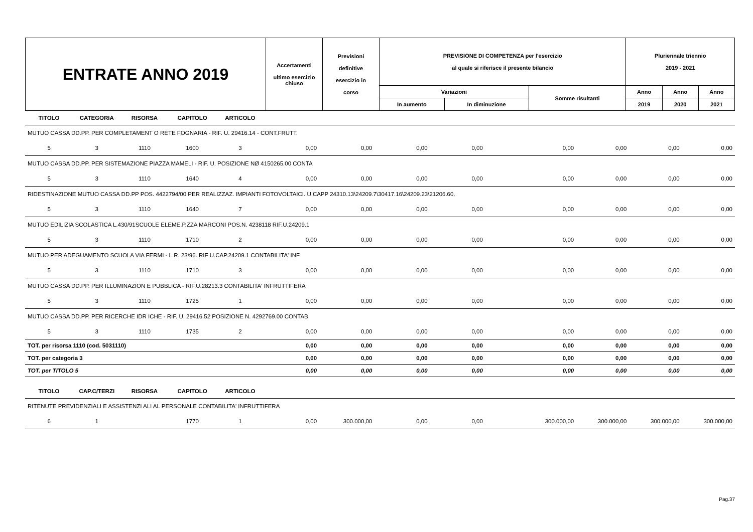| ENTRATE ANNO 2019 | Accertamenti ultimo esercizio chiuso | Previsioni definitive esercizio in corso | PREVISIONE DI COMPETENZA per l'esercizio al quale si riferisce il presente bilancio | | | Pluriennale triennio 2019 - 2021 | | |
| | | | Variazioni | | Somme risultanti | Anno | Anno | Anno |
| | | | In aumento | In diminuzione | | 2019 | 2020 | 2021 |
| TITOLO | CATEGORIA | RISORSA | CAPITOLO | ARTICOLO | | | | | | | | |
| MUTUO CASSA DD.PP. PER COMPLETAMENT O RETE FOGNARIA - RIF. U. 29416.14 - CONT.FRUTT. | | | | | | | | | | | | |
| 5 | 3 | 1110 | 1600 | 3 | 0,00 | 0,00 | 0,00 | 0,00 | 0,00 | 0,00 | 0,00 | 0,00 |
| MUTUO CASSA DD.PP. PER SISTEMAZIONE PIAZZA MAMELI - RIF. U. POSIZIONE NØ 4150265.00 CONTA | | | | | | | | | | | | |
| 5 | 3 | 1110 | 1640 | 4 | 0,00 | 0,00 | 0,00 | 0,00 | 0,00 | 0,00 | 0,00 | 0,00 |
| RIDESTINAZIONE MUTUO CASSA DD.PP POS. 4422794/00 PER REALIZZAZ. IMPIANTI FOTOVOLTAICI. U CAPP 24310.13\24209.7\30417.16\24209.23\21206.60. | | | | | | | | | | | | |
| 5 | 3 | 1110 | 1640 | 7 | 0,00 | 0,00 | 0,00 | 0,00 | 0,00 | 0,00 | 0,00 | 0,00 |
| MUTUO EDILIZIA SCOLASTICA L.430/91SCUOLE ELEME.P.ZZA MARCONI POS.N. 4238118 RIF.U.24209.1 | | | | | | | | | | | | |
| 5 | 3 | 1110 | 1710 | 2 | 0,00 | 0,00 | 0,00 | 0,00 | 0,00 | 0,00 | 0,00 | 0,00 |
| MUTUO PER ADEGUAMENTO SCUOLA VIA FERMI - L.R. 23/96. RIF U.CAP.24209.1 CONTABILITA' INF | | | | | | | | | | | | |
| 5 | 3 | 1110 | 1710 | 3 | 0,00 | 0,00 | 0,00 | 0,00 | 0,00 | 0,00 | 0,00 | 0,00 |
| MUTUO CASSA DD.PP. PER ILLUMINAZION E PUBBLICA - RIF.U.28213.3 CONTABILITA' INFRUTTIFERA | | | | | | | | | | | | |
| 5 | 3 | 1110 | 1725 | 1 | 0,00 | 0,00 | 0,00 | 0,00 | 0,00 | 0,00 | 0,00 | 0,00 |
| MUTUO CASSA DD.PP. PER RICERCHE IDR ICHE - RIF. U. 29416.52 POSIZIONE N. 4292769.00 CONTAB | | | | | | | | | | | | |
| 5 | 3 | 1110 | 1735 | 2 | 0,00 | 0,00 | 0,00 | 0,00 | 0,00 | 0,00 | 0,00 | 0,00 |
| TOT. per risorsa 1110 (cod. 5031110) | | | | | 0,00 | 0,00 | 0,00 | 0,00 | 0,00 | 0,00 | 0,00 | 0,00 |
| TOT. per categoria 3 | | | | | 0,00 | 0,00 | 0,00 | 0,00 | 0,00 | 0,00 | 0,00 | 0,00 |
| TOT. per TITOLO 5 | | | | | 0,00 | 0,00 | 0,00 | 0,00 | 0,00 | 0,00 | 0,00 | 0,00 |
| TITOLO | CAP.C/TERZI | RISORSA | CAPITOLO | ARTICOLO | | | | | | | | |
| RITENUTE PREVIDENZIALI E ASSISTENZI ALI AL PERSONALE CONTABILITA' INFRUTTIFERA | | | | | | | | | | | | |
| 6 | 1 | | 1770 | 1 | 0,00 | 300.000,00 | 0,00 | 0,00 | 300.000,00 | 300.000,00 | 300.000,00 | 300.000,00 |
Pag.37